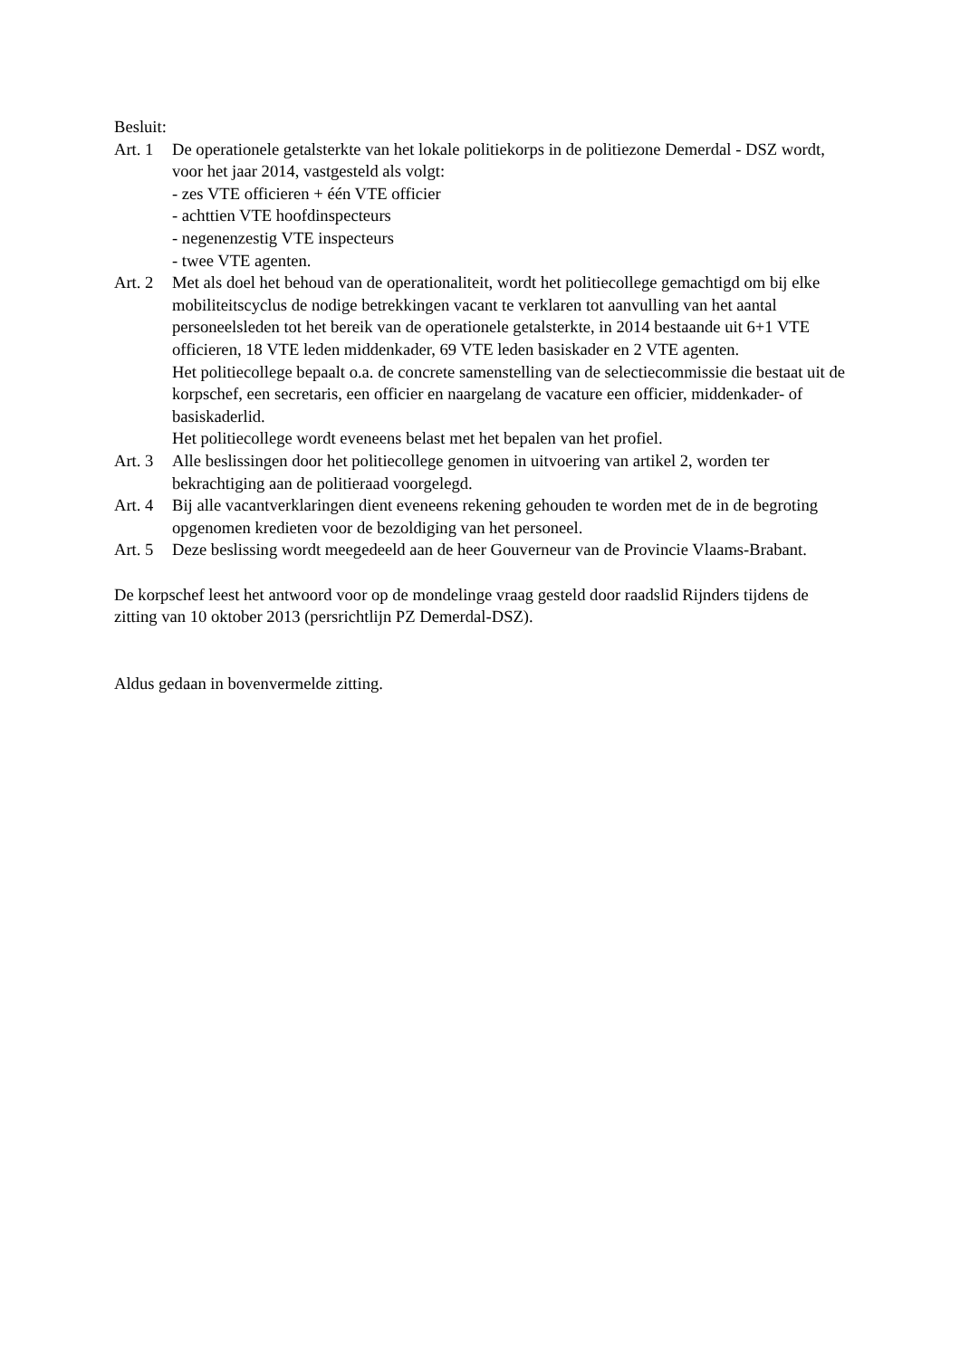Besluit:
Art. 1
De operationele getalsterkte van het lokale politiekorps in de politiezone Demerdal - DSZ wordt, voor het jaar 2014, vastgesteld als volgt:
- zes VTE officieren + één VTE officier
- achttien VTE hoofdinspecteurs
- negenenzestig VTE inspecteurs
- twee VTE agenten.
Art. 2
Met als doel het behoud van de operationaliteit, wordt het politiecollege gemachtigd om bij elke mobiliteitscyclus de nodige betrekkingen vacant te verklaren tot aanvulling van het aantal personeelsleden tot het bereik van de operationele getalsterkte, in 2014 bestaande uit 6+1 VTE officieren, 18 VTE leden middenkader, 69 VTE leden basiskader en 2 VTE agenten.
Het politiecollege bepaalt o.a. de concrete samenstelling van de selectiecommissie die bestaat uit de korpschef, een secretaris, een officier en naargelang de vacature een officier, middenkader- of basiskaderlid.
Het politiecollege wordt eveneens belast met het bepalen van het profiel.
Art. 3
Alle beslissingen door het politiecollege genomen in uitvoering van artikel 2, worden ter bekrachtiging aan de politieraad voorgelegd.
Art. 4
Bij alle vacantverklaringen dient eveneens rekening gehouden te worden met de in de begroting opgenomen kredieten voor de bezoldiging van het personeel.
Art. 5
Deze beslissing wordt meegedeeld aan de heer Gouverneur van de Provincie Vlaams-Brabant.
De korpschef leest het antwoord voor op de mondelinge vraag gesteld door raadslid Rijnders tijdens de zitting van 10 oktober 2013 (persrichtlijn PZ Demerdal-DSZ).
Aldus gedaan in bovenvermelde zitting.